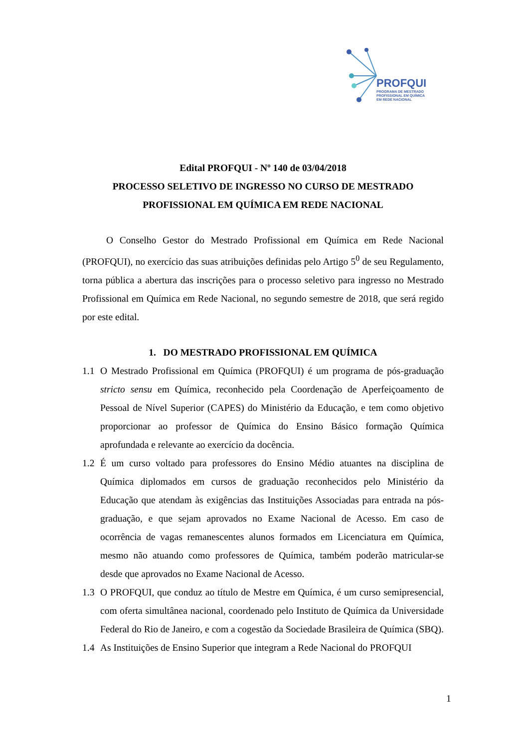PROFQUI
PROGRAMA DE MESTRADO
PROFISSIONAL EM QUÍMICA
EM REDE NACIONAL
Edital PROFQUI - Nº 140 de 03/04/2018
PROCESSO SELETIVO DE INGRESSO NO CURSO DE MESTRADO PROFISSIONAL EM QUÍMICA EM REDE NACIONAL
O Conselho Gestor do Mestrado Profissional em Química em Rede Nacional (PROFQUI), no exercício das suas atribuições definidas pelo Artigo 5<sup>0</sup> de seu Regulamento, torna pública a abertura das inscrições para o processo seletivo para ingresso no Mestrado Profissional em Química em Rede Nacional, no segundo semestre de 2018, que será regido por este edital.
1. DO MESTRADO PROFISSIONAL EM QUÍMICA
1.1
O Mestrado Profissional em Química (PROFQUI) é um programa de pós-graduação stricto sensu em Química, reconhecido pela Coordenação de Aperfeiçoamento de Pessoal de Nível Superior (CAPES) do Ministério da Educação, e tem como objetivo proporcionar ao professor de Química do Ensino Básico formação Química aprofundada e relevante ao exercício da docência.
1.2
É um curso voltado para professores do Ensino Médio atuantes na disciplina de Química diplomados em cursos de graduação reconhecidos pelo Ministério da Educação que atendam às exigências das Instituições Associadas para entrada na pós-graduação, e que sejam aprovados no Exame Nacional de Acesso. Em caso de ocorrência de vagas remanescentes alunos formados em Licenciatura em Química, mesmo não atuando como professores de Química, também poderão matricular-se desde que aprovados no Exame Nacional de Acesso.
1.3
O PROFQUI, que conduz ao título de Mestre em Química, é um curso semipresencial, com oferta simultânea nacional, coordenado pelo Instituto de Química da Universidade Federal do Rio de Janeiro, e com a cogestão da Sociedade Brasileira de Química (SBQ).
1.4
As Instituições de Ensino Superior que integram a Rede Nacional do PROFQUI
1